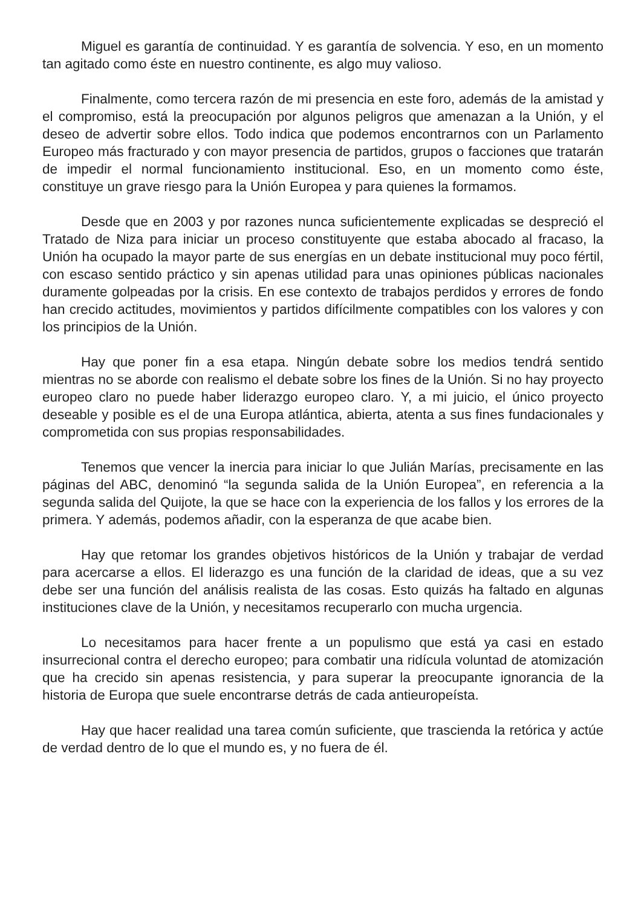Miguel es garantía de continuidad. Y es garantía de solvencia. Y eso, en un momento tan agitado como éste en nuestro continente, es algo muy valioso.
Finalmente, como tercera razón de mi presencia en este foro, además de la amistad y el compromiso, está la preocupación por algunos peligros que amenazan a la Unión, y el deseo de advertir sobre ellos. Todo indica que podemos encontrarnos con un Parlamento Europeo más fracturado y con mayor presencia de partidos, grupos o facciones que tratarán de impedir el normal funcionamiento institucional. Eso, en un momento como éste, constituye un grave riesgo para la Unión Europea y para quienes la formamos.
Desde que en 2003 y por razones nunca suficientemente explicadas se despreció el Tratado de Niza para iniciar un proceso constituyente que estaba abocado al fracaso, la Unión ha ocupado la mayor parte de sus energías en un debate institucional muy poco fértil, con escaso sentido práctico y sin apenas utilidad para unas opiniones públicas nacionales duramente golpeadas por la crisis. En ese contexto de trabajos perdidos y errores de fondo han crecido actitudes, movimientos y partidos difícilmente compatibles con los valores y con los principios de la Unión.
Hay que poner fin a esa etapa. Ningún debate sobre los medios tendrá sentido mientras no se aborde con realismo el debate sobre los fines de la Unión. Si no hay proyecto europeo claro no puede haber liderazgo europeo claro. Y, a mi juicio, el único proyecto deseable y posible es el de una Europa atlántica, abierta, atenta a sus fines fundacionales y comprometida con sus propias responsabilidades.
Tenemos que vencer la inercia para iniciar lo que Julián Marías, precisamente en las páginas del ABC, denominó “la segunda salida de la Unión Europea”, en referencia a la segunda salida del Quijote, la que se hace con la experiencia de los fallos y los errores de la primera. Y además, podemos añadir, con la esperanza de que acabe bien.
Hay que retomar los grandes objetivos históricos de la Unión y trabajar de verdad para acercarse a ellos. El liderazgo es una función de la claridad de ideas, que a su vez debe ser una función del análisis realista de las cosas. Esto quizás ha faltado en algunas instituciones clave de la Unión, y necesitamos recuperarlo con mucha urgencia.
Lo necesitamos para hacer frente a un populismo que está ya casi en estado insurrecional contra el derecho europeo; para combatir una ridícula voluntad de atomización que ha crecido sin apenas resistencia, y para superar la preocupante ignorancia de la historia de Europa que suele encontrarse detrás de cada antieuropeísta.
Hay que hacer realidad una tarea común suficiente, que trascienda la retórica y actúe de verdad dentro de lo que el mundo es, y no fuera de él.